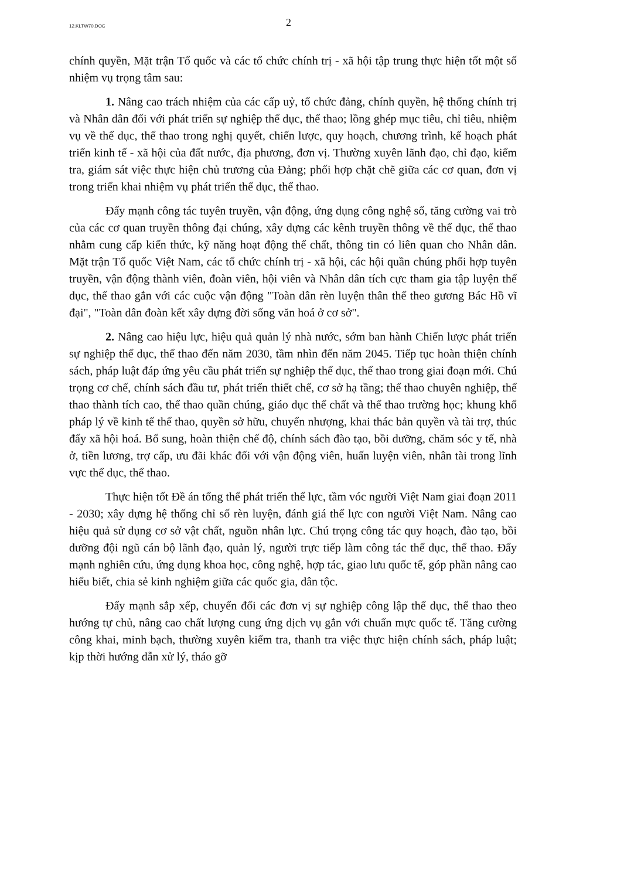12.KLTW70.DOC
2
chính quyền, Mặt trận Tổ quốc và các tổ chức chính trị - xã hội tập trung thực hiện tốt một số nhiệm vụ trọng tâm sau:
1. Nâng cao trách nhiệm của các cấp uỷ, tổ chức đảng, chính quyền, hệ thống chính trị và Nhân dân đối với phát triển sự nghiệp thể dục, thể thao; lồng ghép mục tiêu, chỉ tiêu, nhiệm vụ về thể dục, thể thao trong nghị quyết, chiến lược, quy hoạch, chương trình, kế hoạch phát triển kinh tế - xã hội của đất nước, địa phương, đơn vị. Thường xuyên lãnh đạo, chỉ đạo, kiểm tra, giám sát việc thực hiện chủ trương của Đảng; phối hợp chặt chẽ giữa các cơ quan, đơn vị trong triển khai nhiệm vụ phát triển thể dục, thể thao.
Đẩy mạnh công tác tuyên truyền, vận động, ứng dụng công nghệ số, tăng cường vai trò của các cơ quan truyền thông đại chúng, xây dựng các kênh truyền thông về thể dục, thể thao nhằm cung cấp kiến thức, kỹ năng hoạt động thể chất, thông tin có liên quan cho Nhân dân. Mặt trận Tổ quốc Việt Nam, các tổ chức chính trị - xã hội, các hội quần chúng phối hợp tuyên truyền, vận động thành viên, đoàn viên, hội viên và Nhân dân tích cực tham gia tập luyện thể dục, thể thao gắn với các cuộc vận động "Toàn dân rèn luyện thân thể theo gương Bác Hồ vĩ đại", "Toàn dân đoàn kết xây dựng đời sống văn hoá ở cơ sở".
2. Nâng cao hiệu lực, hiệu quả quản lý nhà nước, sớm ban hành Chiến lược phát triển sự nghiệp thể dục, thể thao đến năm 2030, tầm nhìn đến năm 2045. Tiếp tục hoàn thiện chính sách, pháp luật đáp ứng yêu cầu phát triển sự nghiệp thể dục, thể thao trong giai đoạn mới. Chú trọng cơ chế, chính sách đầu tư, phát triển thiết chế, cơ sở hạ tầng; thể thao chuyên nghiệp, thể thao thành tích cao, thể thao quần chúng, giáo dục thể chất và thể thao trường học; khung khổ pháp lý về kinh tế thể thao, quyền sở hữu, chuyển nhượng, khai thác bản quyền và tài trợ, thúc đẩy xã hội hoá. Bổ sung, hoàn thiện chế độ, chính sách đào tạo, bồi dưỡng, chăm sóc y tế, nhà ở, tiền lương, trợ cấp, ưu đãi khác đối với vận động viên, huấn luyện viên, nhân tài trong lĩnh vực thể dục, thể thao.
Thực hiện tốt Đề án tổng thể phát triển thể lực, tầm vóc người Việt Nam giai đoạn 2011 - 2030; xây dựng hệ thống chỉ số rèn luyện, đánh giá thể lực con người Việt Nam. Nâng cao hiệu quả sử dụng cơ sở vật chất, nguồn nhân lực. Chú trọng công tác quy hoạch, đào tạo, bồi dưỡng đội ngũ cán bộ lãnh đạo, quản lý, người trực tiếp làm công tác thể dục, thể thao. Đẩy mạnh nghiên cứu, ứng dụng khoa học, công nghệ, hợp tác, giao lưu quốc tế, góp phần nâng cao hiểu biết, chia sẻ kinh nghiệm giữa các quốc gia, dân tộc.
Đẩy mạnh sắp xếp, chuyển đổi các đơn vị sự nghiệp công lập thể dục, thể thao theo hướng tự chủ, nâng cao chất lượng cung ứng dịch vụ gắn với chuẩn mực quốc tế. Tăng cường công khai, minh bạch, thường xuyên kiểm tra, thanh tra việc thực hiện chính sách, pháp luật; kịp thời hướng dẫn xử lý, tháo gỡ